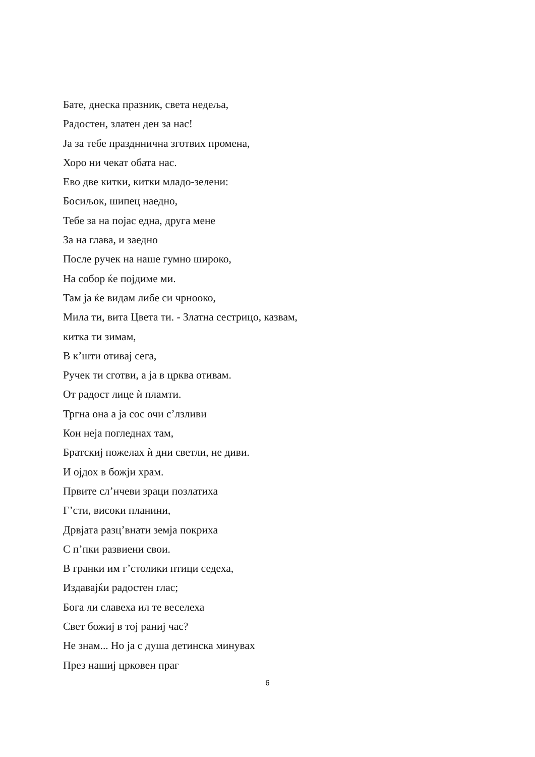Бате, днеска празник, света недеља,
Радостен, златен ден за нас!
Ја за тебе праздннична зготвих промена,
Хоро ни чекат обата нас.
Ево две китки, китки младо-зелени:
Босиљок, шипец наедно,
Тебе за на појас една, друга мене
За на глава, и заедно
После ручек на наше гумно широко,
На собор ќе појдиме ми.
Там ја ќе видам либе си чрнооко,
Мила ти, вита Цвета ти. - Златна сестрицо, казвам,
китка ти зимам,
В к’шти отивај сега,
Ручек ти сготви, а ја в црква отивам.
От радост лице ѝ пламти.
Тргна она а ја сос очи с’лзливи
Кон неја погледнах там,
Братскиј пожелах ѝ дни светли, не диви.
И ојдох в божји храм.
Првите сл’нчеви зраци позлатиха
Г’сти, високи планини,
Дрвјата разц’внати земја покриха
С п’пки развиени свои.
В гранки им г’столики птици седеха,
Издавајќи радостен глас;
Бога ли славеха ил те веселеха
Свет божиј в тој раниј час?
Не знам... Но ја с душа детинска минувах
През нашиј црковен праг
6